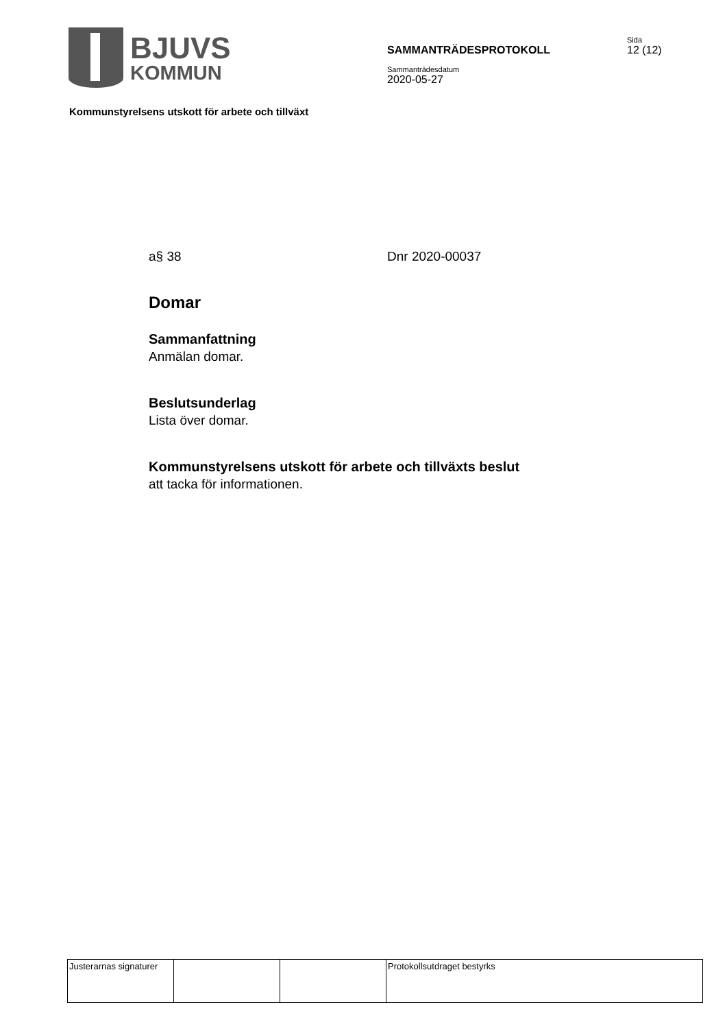BJUVS
KOMMUN
SAMMANTRÄDESPROTOKOLL
Sida
12 (12)
Sammanträdesdatum
2020-05-27
Kommunstyrelsens utskott för arbete och tillväxt
a§ 38 Dnr 2020-00037
Domar
Sammanfattning
Anmälan domar.
Beslutsunderlag
Lista över domar.
Kommunstyrelsens utskott för arbete och tillväxts beslut
att tacka för informationen.
| Justerarnas signaturer | | | Protokollsutdraget bestyrks |